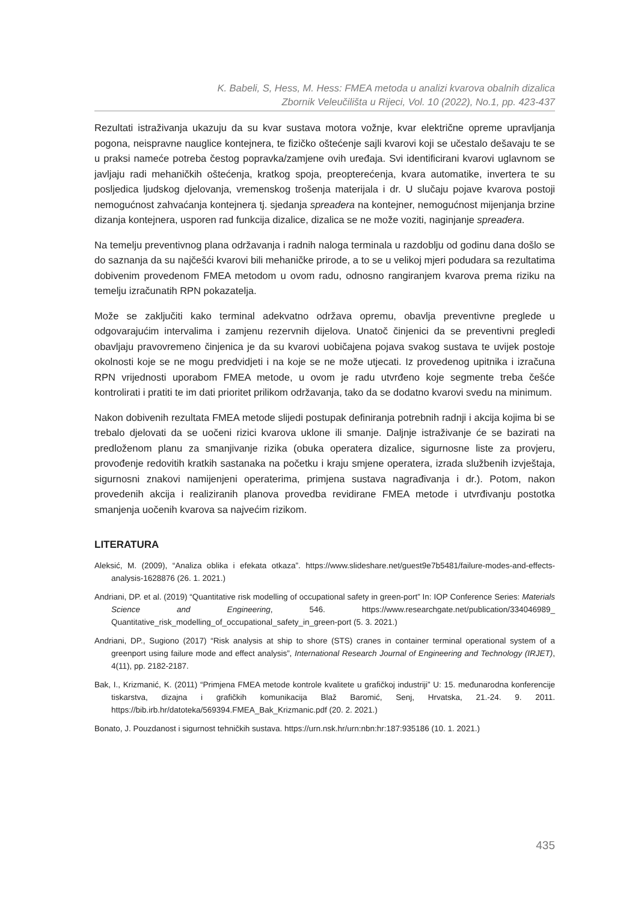K. Babeli, S, Hess, M. Hess: FMEA metoda u analizi kvarova obalnih dizalica
Zbornik Veleučilišta u Rijeci, Vol. 10 (2022), No.1, pp. 423-437
Rezultati istraživanja ukazuju da su kvar sustava motora vožnje, kvar električne opreme upravljanja pogona, neispravne nauglice kontejnera, te fizičko oštećenje sajli kvarovi koji se učestalo dešavaju te se u praksi nameće potreba čestog popravka/zamjene ovih uređaja. Svi identificirani kvarovi uglavnom se javljaju radi mehaničkih oštećenja, kratkog spoja, preopterećenja, kvara automatike, invertera te su posljedica ljudskog djelovanja, vremenskog trošenja materijala i dr. U slučaju pojave kvarova postoji nemogućnost zahvaćanja kontejnera tj. sjedanja spreadera na kontejner, nemogućnost mijenjanja brzine dizanja kontejnera, usporen rad funkcija dizalice, dizalica se ne može voziti, naginjanje spreadera.
Na temelju preventivnog plana održavanja i radnih naloga terminala u razdoblju od godinu dana došlo se do saznanja da su najčešći kvarovi bili mehaničke prirode, a to se u velikoj mjeri podudara sa rezultatima dobivenim provedenom FMEA metodom u ovom radu, odnosno rangiranjem kvarova prema riziku na temelju izračunatih RPN pokazatelja.
Može se zaključiti kako terminal adekvatno održava opremu, obavlja preventivne preglede u odgovarajućim intervalima i zamjenu rezervnih dijelova. Unatoč činjenici da se preventivni pregledi obavljaju pravovremeno činjenica je da su kvarovi uobičajena pojava svakog sustava te uvijek postoje okolnosti koje se ne mogu predvidjeti i na koje se ne može utjecati. Iz provedenog upitnika i izračuna RPN vrijednosti uporabom FMEA metode, u ovom je radu utvrđeno koje segmente treba češće kontrolirati i pratiti te im dati prioritet prilikom održavanja, tako da se dodatno kvarovi svedu na minimum.
Nakon dobivenih rezultata FMEA metode slijedi postupak definiranja potrebnih radnji i akcija kojima bi se trebalo djelovati da se uočeni rizici kvarova uklone ili smanje. Daljnje istraživanje će se bazirati na predloženom planu za smanjivanje rizika (obuka operatera dizalice, sigurnosne liste za provjeru, provođenje redovitih kratkih sastanaka na početku i kraju smjene operatera, izrada službenih izvještaja, sigurnosni znakovi namijenjeni operaterima, primjena sustava nagrađivanja i dr.). Potom, nakon provedenih akcija i realiziranih planova provedba revidirane FMEA metode i utvrđivanju postotka smanjenja uočenih kvarova sa najvećim rizikom.
LITERATURA
Aleksić, M. (2009), “Analiza oblika i efekata otkaza”. https://www.slideshare.net/guest9e7b5481/failure-modes-and-effects-analysis-1628876 (26. 1. 2021.)
Andriani, DP. et al. (2019) “Quantitative risk modelling of occupational safety in green-port” In: IOP Conference Series: Materials Science and Engineering, 546. https://www.researchgate.net/publication/334046989_ Quantitative_risk_modelling_of_occupational_safety_in_green-port (5. 3. 2021.)
Andriani, DP., Sugiono (2017) “Risk analysis at ship to shore (STS) cranes in container terminal operational system of a greenport using failure mode and effect analysis”, International Research Journal of Engineering and Technology (IRJET), 4(11), pp. 2182-2187.
Bak, I., Krizmanić, K. (2011) “Primjena FMEA metode kontrole kvalitete u grafičkoj industriji” U: 15. međunarodna konferencije tiskarstva, dizajna i grafičkih komunikacija Blaž Baromić, Senj, Hrvatska, 21.-24. 9. 2011. https://bib.irb.hr/datoteka/569394.FMEA_Bak_Krizmanic.pdf (20. 2. 2021.)
Bonato, J. Pouzdanost i sigurnost tehničkih sustava. https://urn.nsk.hr/urn:nbn:hr:187:935186 (10. 1. 2021.)
435